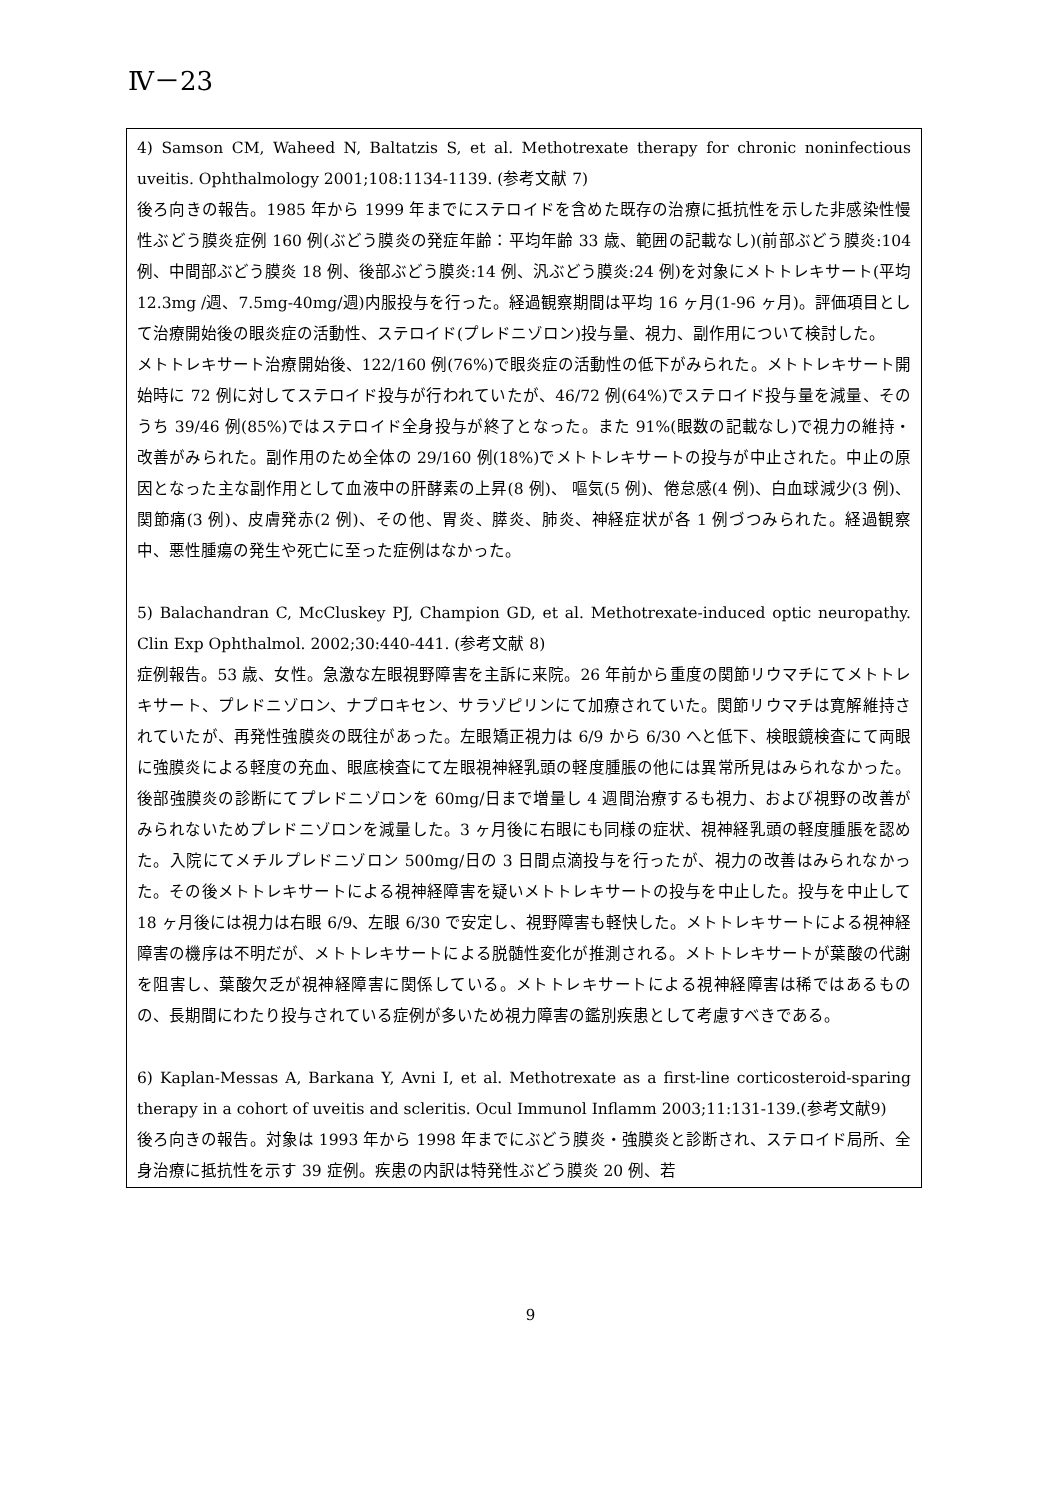Ⅳ－23
4) Samson CM, Waheed N, Baltatzis S, et al. Methotrexate therapy for chronic noninfectious uveitis. Ophthalmology 2001;108:1134-1139. (参考文献 7)
後ろ向きの報告。1985 年から 1999 年までにステロイドを含めた既存の治療に抵抗性を示した非感染性慢性ぶどう膜炎症例 160 例(ぶどう膜炎の発症年齢：平均年齢 33 歳、範囲の記載なし)(前部ぶどう膜炎:104 例、中間部ぶどう膜炎 18 例、後部ぶどう膜炎:14 例、汎ぶどう膜炎:24 例)を対象にメトトレキサート(平均 12.3mg /週、7.5mg-40mg/週)内服投与を行った。経過観察期間は平均 16 ヶ月(1-96 ヶ月)。評価項目として治療開始後の眼炎症の活動性、ステロイド(プレドニゾロン)投与量、視力、副作用について検討した。
メトトレキサート治療開始後、122/160 例(76%)で眼炎症の活動性の低下がみられた。メトトレキサート開始時に 72 例に対してステロイド投与が行われていたが、46/72 例(64%)でステロイド投与量を減量、そのうち 39/46 例(85%)ではステロイド全身投与が終了となった。また 91%(眼数の記載なし)で視力の維持・改善がみられた。副作用のため全体の 29/160 例(18%)でメトトレキサートの投与が中止された。中止の原因となった主な副作用として血液中の肝酵素の上昇(8 例)、 嘔気(5 例)、倦怠感(4 例)、白血球減少(3 例)、関節痛(3 例)、皮膚発赤(2 例)、その他、胃炎、膵炎、肺炎、神経症状が各 1 例づつみられた。経過観察中、悪性腫瘍の発生や死亡に至った症例はなかった。
5) Balachandran C, McCluskey PJ, Champion GD, et al. Methotrexate-induced optic neuropathy. Clin Exp Ophthalmol. 2002;30:440-441. (参考文献 8)
症例報告。53 歳、女性。急激な左眼視野障害を主訴に来院。26 年前から重度の関節リウマチにてメトトレキサート、プレドニゾロン、ナプロキセン、サラゾピリンにて加療されていた。関節リウマチは寛解維持されていたが、再発性強膜炎の既往があった。左眼矯正視力は 6/9 から 6/30 へと低下、検眼鏡検査にて両眼に強膜炎による軽度の充血、眼底検査にて左眼視神経乳頭の軽度腫脹の他には異常所見はみられなかった。後部強膜炎の診断にてプレドニゾロンを 60mg/日まで増量し 4 週間治療するも視力、および視野の改善がみられないためプレドニゾロンを減量した。3 ヶ月後に右眼にも同様の症状、視神経乳頭の軽度腫脹を認めた。入院にてメチルプレドニゾロン 500mg/日の 3 日間点滴投与を行ったが、視力の改善はみられなかった。その後メトトレキサートによる視神経障害を疑いメトトレキサートの投与を中止した。投与を中止して 18 ヶ月後には視力は右眼 6/9、左眼 6/30 で安定し、視野障害も軽快した。メトトレキサートによる視神経障害の機序は不明だが、メトトレキサートによる脱髄性変化が推測される。メトトレキサートが葉酸の代謝を阻害し、葉酸欠乏が視神経障害に関係している。メトトレキサートによる視神経障害は稀ではあるものの、長期間にわたり投与されている症例が多いため視力障害の鑑別疾患として考慮すべきである。
6) Kaplan-Messas A, Barkana Y, Avni I, et al. Methotrexate as a first-line corticosteroid-sparing therapy in a cohort of uveitis and scleritis. Ocul Immunol Inflamm 2003;11:131-139.(参考文献9)
後ろ向きの報告。対象は 1993 年から 1998 年までにぶどう膜炎・強膜炎と診断され、ステロイド局所、全身治療に抵抗性を示す 39 症例。疾患の内訳は特発性ぶどう膜炎 20 例、若
9